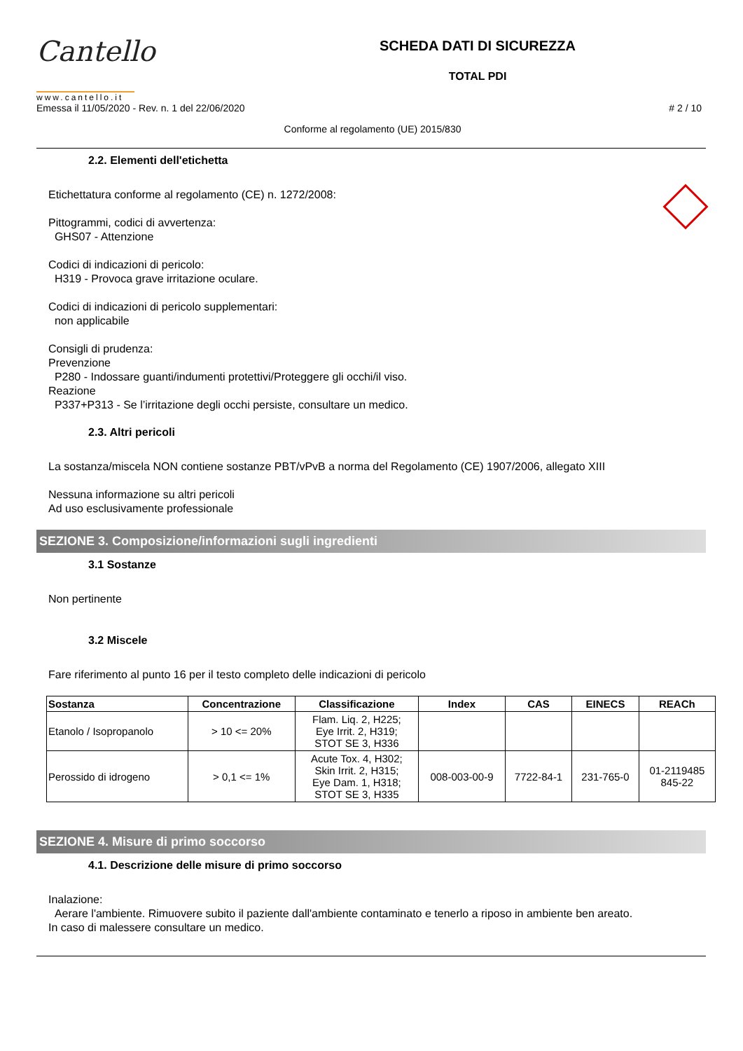Cantello
www.cantello.it
SCHEDA DATI DI SICUREZZA
TOTAL PDI
Emessa il 11/05/2020 - Rev. n. 1 del 22/06/2020 # 2 / 10
Conforme al regolamento (UE) 2015/830
2.2. Elementi dell'etichetta
Etichettatura conforme al regolamento (CE) n. 1272/2008:
Pittogrammi, codici di avvertenza:
GHS07 - Attenzione
Codici di indicazioni di pericolo:
H319 - Provoca grave irritazione oculare.
Codici di indicazioni di pericolo supplementari:
non applicabile
Consigli di prudenza:
Prevenzione
P280 - Indossare guanti/indumenti protettivi/Proteggere gli occhi/il viso.
Reazione
P337+P313 - Se l’irritazione degli occhi persiste, consultare un medico.
2.3. Altri pericoli
La sostanza/miscela NON contiene sostanze PBT/vPvB a norma del Regolamento (CE) 1907/2006, allegato XIII
Nessuna informazione su altri pericoli
Ad uso esclusivamente professionale
SEZIONE 3. Composizione/informazioni sugli ingredienti
3.1 Sostanze
Non pertinente
3.2 Miscele
Fare riferimento al punto 16 per il testo completo delle indicazioni di pericolo
| Sostanza | Concentrazione | Classificazione | Index | CAS | EINECS | REACh |
| --- | --- | --- | --- | --- | --- | --- |
| Etanolo / Isopropanolo | > 10 <= 20% | Flam. Liq. 2, H225; Eye Irrit. 2, H319; STOT SE 3, H336 | | | | |
| Perossido di idrogeno | > 0,1 <= 1% | Acute Tox. 4, H302; Skin Irrit. 2, H315; Eye Dam. 1, H318; STOT SE 3, H335 | 008-003-00-9 | 7722-84-1 | 231-765-0 | 01-2119485 845-22 |
SEZIONE 4. Misure di primo soccorso
4.1. Descrizione delle misure di primo soccorso
Inalazione:
Aerare l'ambiente. Rimuovere subito il paziente dall'ambiente contaminato e tenerlo a riposo in ambiente ben areato.
In caso di malessere consultare un medico.